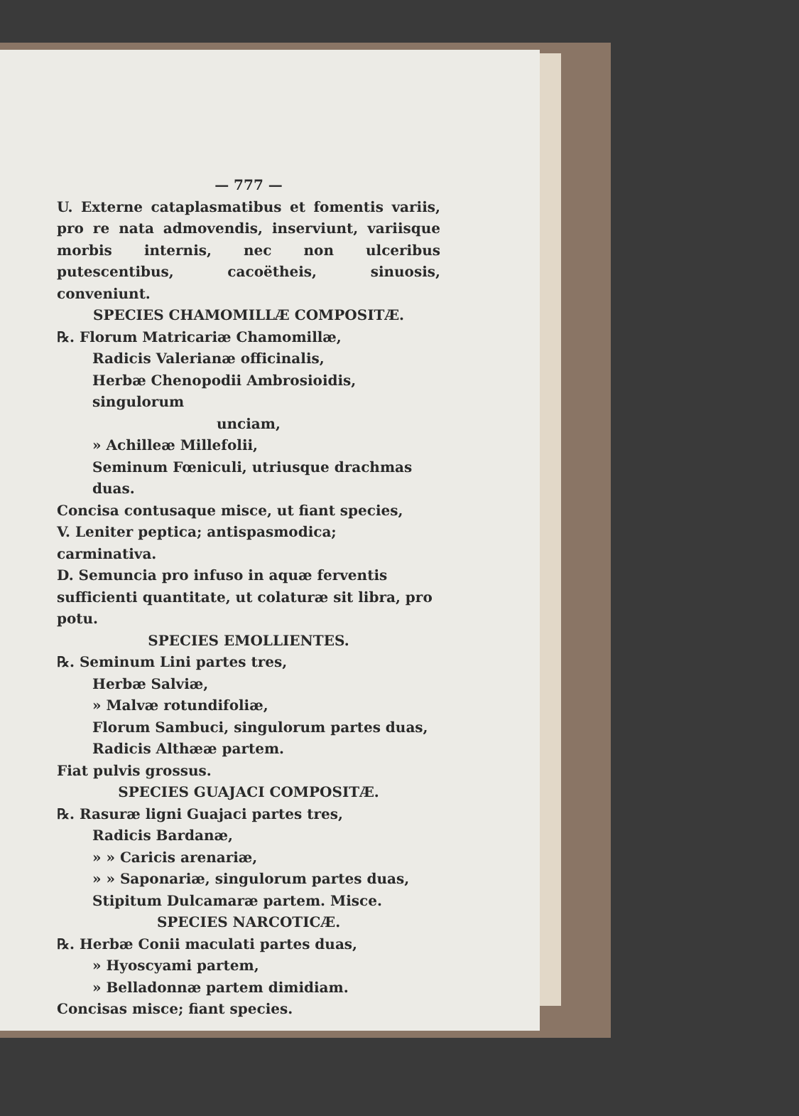— 777 —
U. Externe cataplasmatibus et fomentis variis, pro re nata admovendis, inserviunt, variisque morbis internis, nec non ulceribus putescentibus, cacoëtheis, sinuosis, conveniunt.
SPECIES CHAMOMILLÆ COMPOSITÆ.
℞. Florum Matricariæ Chamomillæ,
Radicis Valerianæ officinalis,
Herbæ Chenopodii Ambrosioidis, singulorum
unciam,
» Achilleæ Millefolii,
Seminum Fœniculi, utriusque drachmas duas.
Concisa contusaque misce, ut fiant species,
V. Leniter peptica; antispasmodica; carminativa.
D. Semuncia pro infuso in aquæ ferventis sufficienti quantitate, ut colaturæ sit libra, pro potu.
SPECIES EMOLLIENTES.
℞. Seminum Lini partes tres,
Herbæ Salviæ,
» Malvæ rotundifoliæ,
Florum Sambuci, singulorum partes duas,
Radicis Althææ partem.
Fiat pulvis grossus.
SPECIES GUAJACI COMPOSITÆ.
℞. Rasuræ ligni Guajaci partes tres,
Radicis Bardanæ,
» » Caricis arenariæ,
» » Saponariæ, singulorum partes duas,
Stipitum Dulcamaræ partem. Misce.
SPECIES NARCOTICÆ.
℞. Herbæ Conii maculati partes duas,
» Hyoscyami partem,
» Belladonnæ partem dimidiam.
Concisas misce; fiant species.